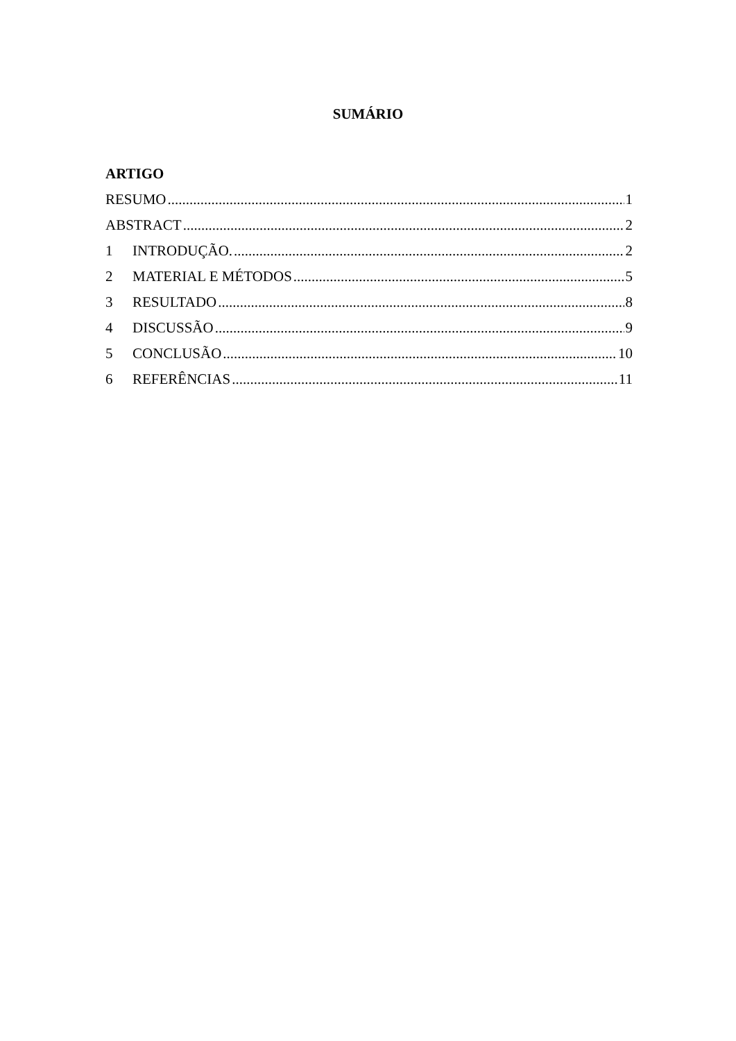SUMÁRIO
ARTIGO
RESUMO 1
ABSTRACT 2
1 INTRODUÇÃO. 2
2 MATERIAL E MÉTODOS 5
3 RESULTADO 8
4 DISCUSSÃO 9
5 CONCLUSÃO 10
6 REFERÊNCIAS 11